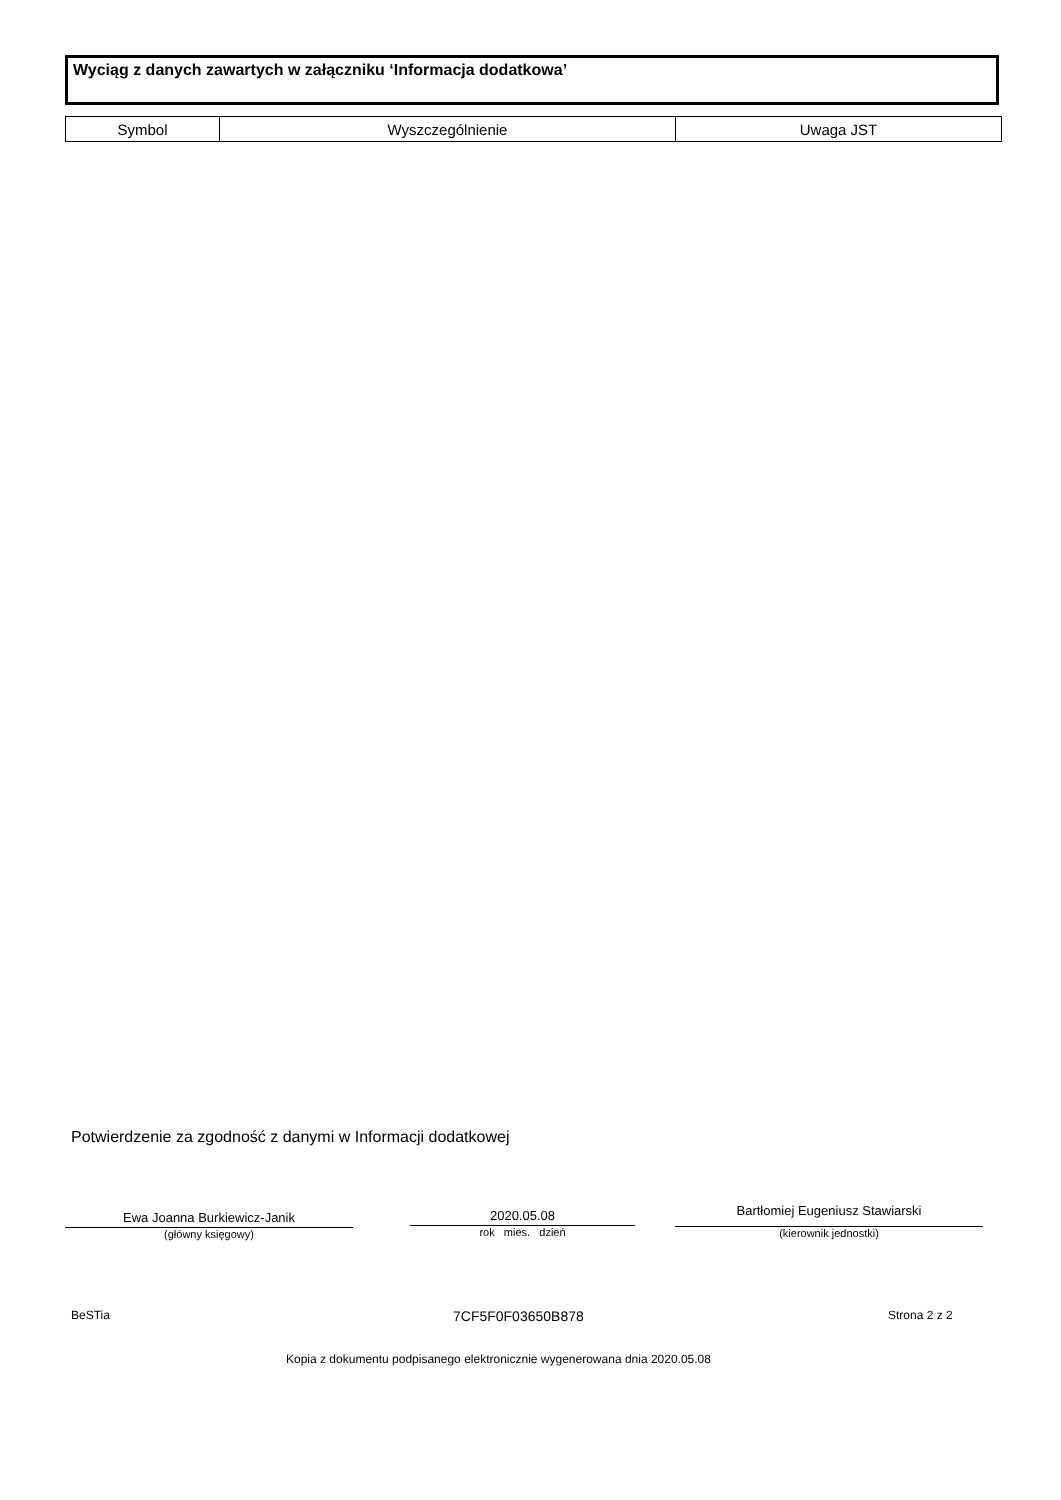Wyciąg z danych zawartych w załączniku ‘Informacja dodatkowa’
| Symbol | Wyszczególnienie | Uwaga JST |
| --- | --- | --- |
Potwierdzenie za zgodność z danymi w Informacji dodatkowej
Ewa Joanna Burkiewicz-Janik
(główny księgowy)
2020.05.08
rok mies. dzień
Bartłomiej Eugeniusz Stawiarski
(kierownik jednostki)
BeSTia 7CF5F0F03650B878 Strona 2 z 2
Kopia z dokumentu podpisanego elektronicznie wygenerowana dnia 2020.05.08